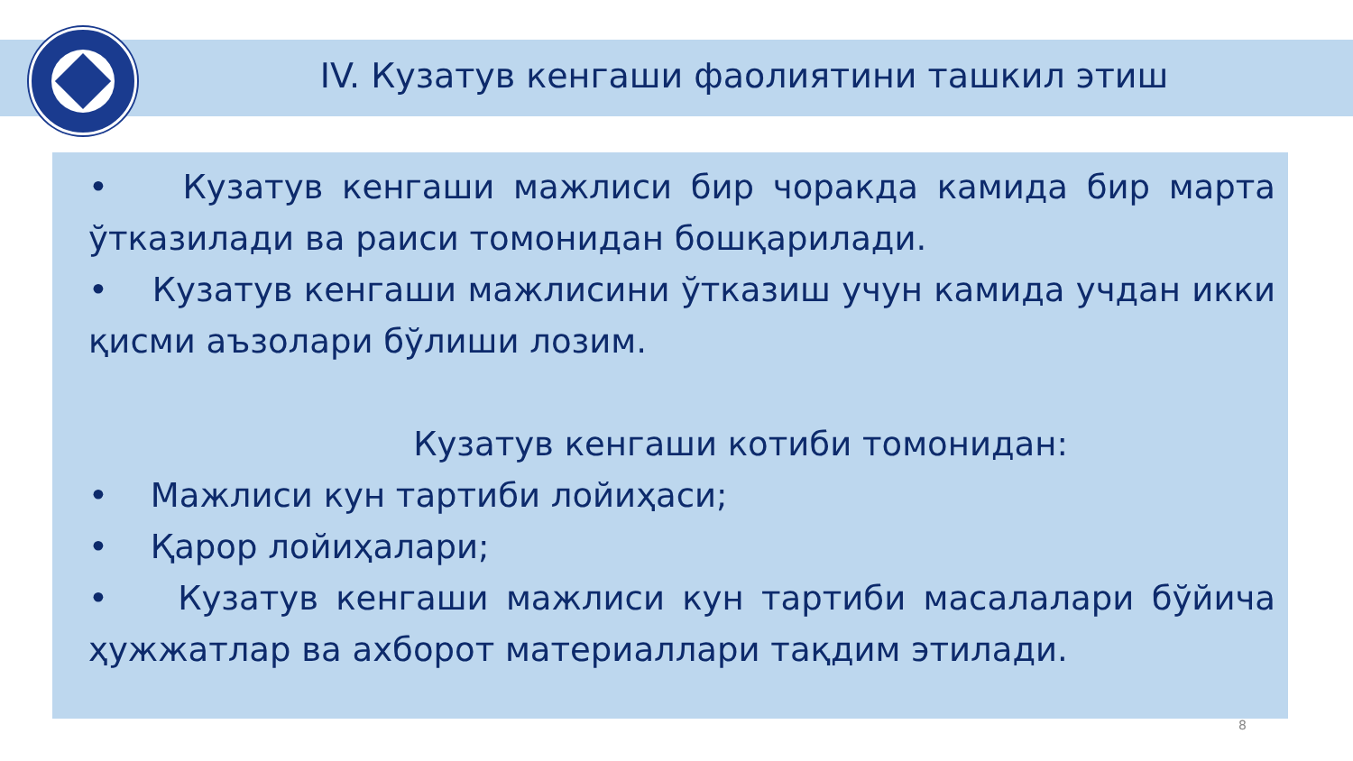IV. Кузатув кенгаши фаолиятини ташкил этиш
• Кузатув кенгаши мажлиси бир чоракда камида бир марта ўтказилади ва раиси томонидан бошқарилади.
• Кузатув кенгаши мажлисини ўтказиш учун камида учдан икки қисми аъзолари бўлиши лозим.
Кузатув кенгаши котиби томонидан:
• Мажлиси кун тартиби лойиҳаси;
• Қарор лойиҳалари;
• Кузатув кенгаши мажлиси кун тартиби масалалари бўйича ҳужжатлар ва ахборот материаллари тақдим этилади.
8